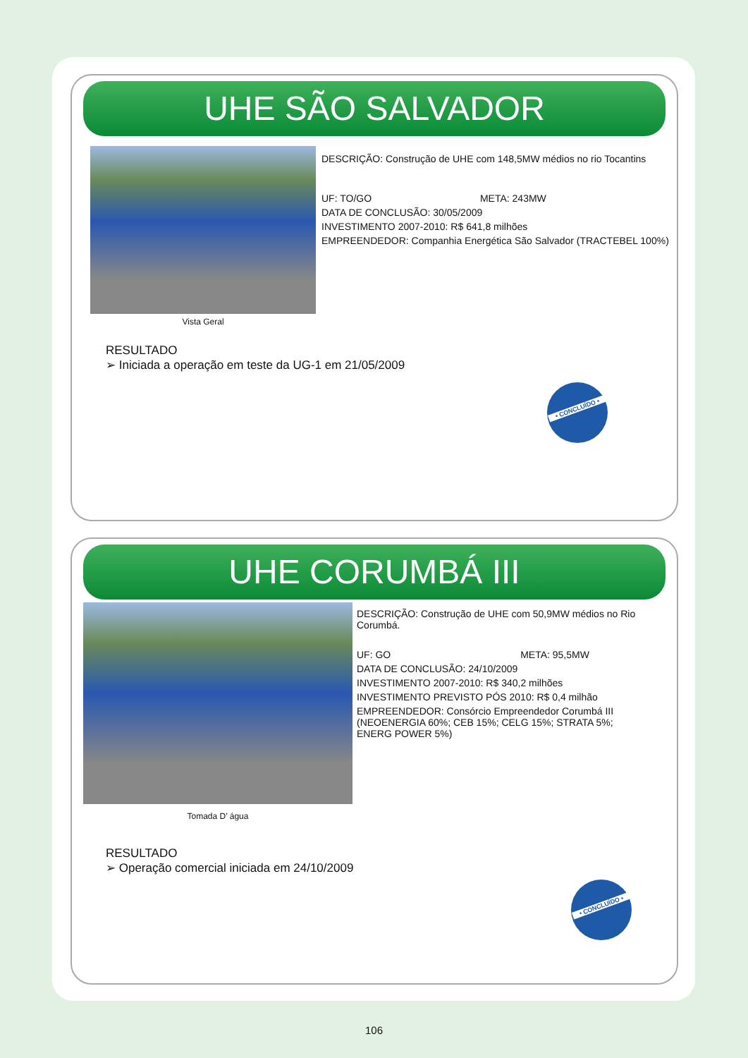UHE SÃO SALVADOR
Vista Geral
DESCRIÇÃO: Construção de UHE com 148,5MW médios no rio Tocantins
UF: TO/GO META: 243MW
DATA DE CONCLUSÃO: 30/05/2009
INVESTIMENTO 2007-2010: R$ 641,8 milhões
EMPREENDEDOR: Companhia Energética São Salvador (TRACTEBEL 100%)
RESULTADO
➢ Iniciada a operação em teste da UG-1 em 21/05/2009
• CONCLUÍDO •
UHE CORUMBÁ III
Tomada D’ água
DESCRIÇÃO: Construção de UHE com 50,9MW médios no Rio
Corumbá.
UF: GO META: 95,5MW
DATA DE CONCLUSÃO: 24/10/2009
INVESTIMENTO 2007-2010: R$ 340,2 milhões
INVESTIMENTO PREVISTO PÓS 2010: R$ 0,4 milhão
EMPREENDEDOR: Consórcio Empreendedor Corumbá III
(NEOENERGIA 60%; CEB 15%; CELG 15%; STRATA 5%;
ENERG POWER 5%)
RESULTADO
➢ Operação comercial iniciada em 24/10/2009
• CONCLUÍDO •
106